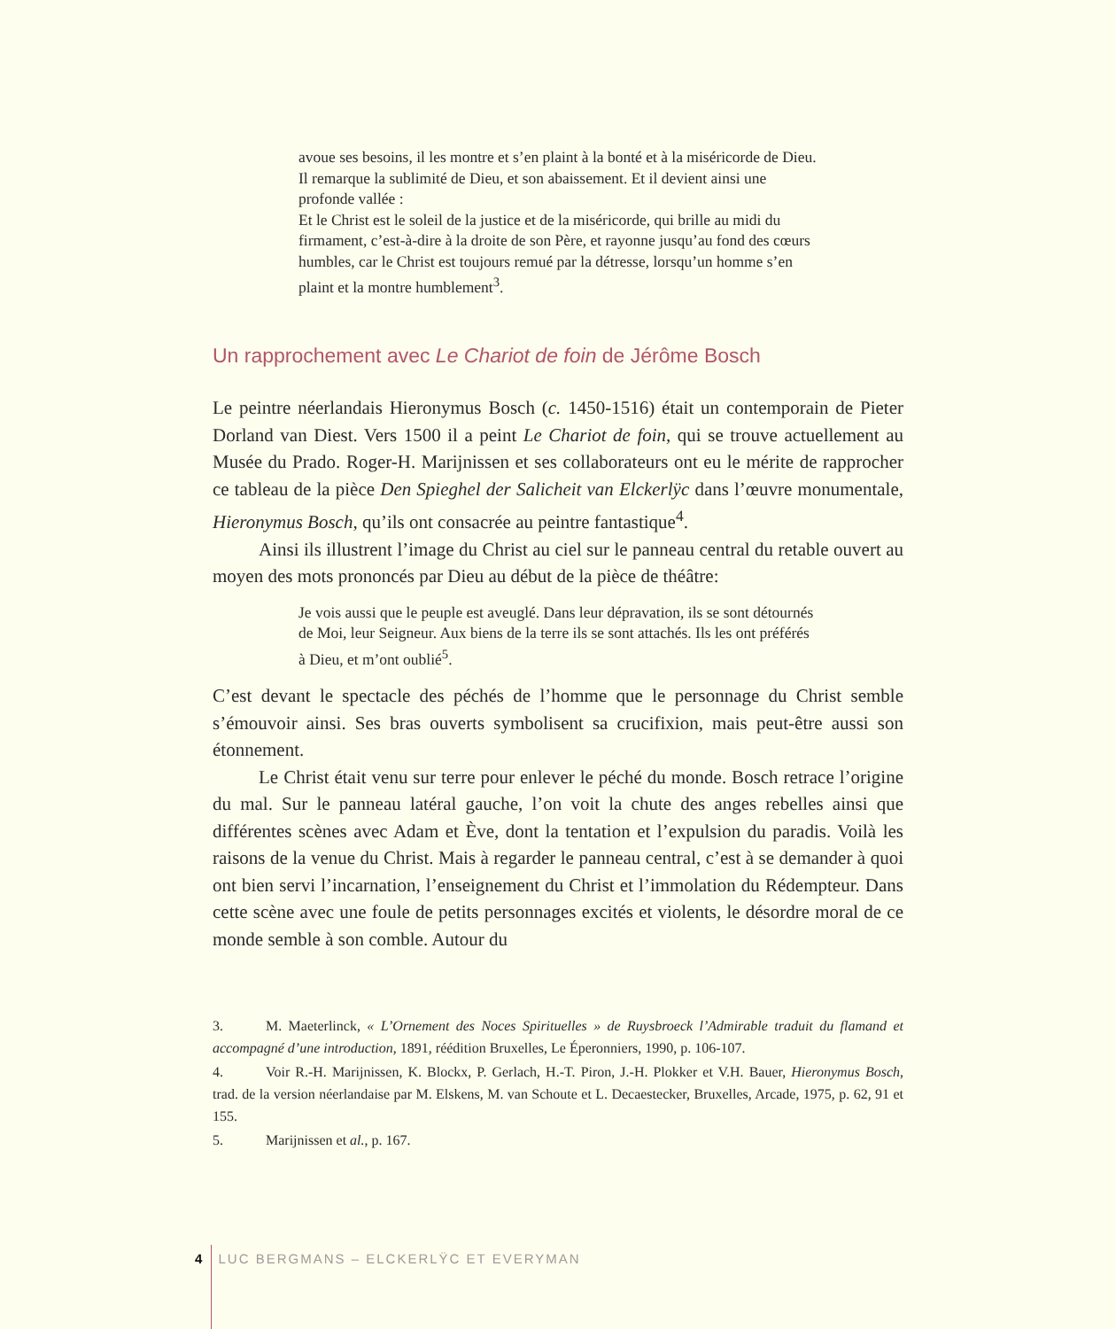avoue ses besoins, il les montre et s’en plaint à la bonté et à la miséricorde de Dieu. Il remarque la sublimité de Dieu, et son abaissement. Et il devient ainsi une profonde vallée :
Et le Christ est le soleil de la justice et de la miséricorde, qui brille au midi du firmament, c’est-à-dire à la droite de son Père, et rayonne jusqu’au fond des cœurs humbles, car le Christ est toujours remué par la détresse, lorsqu’un homme s’en plaint et la montre humblement<sup>3</sup>.
Un rapprochement avec Le Chariot de foin de Jérôme Bosch
Le peintre néerlandais Hieronymus Bosch (c. 1450-1516) était un contemporain de Pieter Dorland van Diest. Vers 1500 il a peint Le Chariot de foin, qui se trouve actuellement au Musée du Prado. Roger-H. Marijnissen et ses collaborateurs ont eu le mérite de rapprocher ce tableau de la pièce Den Spieghel der Salicheit van Elckerlÿc dans l’œuvre monumentale, Hieronymus Bosch, qu’ils ont consacrée au peintre fantastique<sup>4</sup>.
Ainsi ils illustrent l’image du Christ au ciel sur le panneau central du retable ouvert au moyen des mots prononcés par Dieu au début de la pièce de théâtre:
Je vois aussi que le peuple est aveuglé. Dans leur dépravation, ils se sont détournés de Moi, leur Seigneur. Aux biens de la terre ils se sont attachés. Ils les ont préférés à Dieu, et m’ont oublié<sup>5</sup>.
C’est devant le spectacle des péchés de l’homme que le personnage du Christ semble s’émouvoir ainsi. Ses bras ouverts symbolisent sa crucifixion, mais peut-être aussi son étonnement.
Le Christ était venu sur terre pour enlever le péché du monde. Bosch retrace l’origine du mal. Sur le panneau latéral gauche, l’on voit la chute des anges rebelles ainsi que différentes scènes avec Adam et Ève, dont la tentation et l’expulsion du paradis. Voilà les raisons de la venue du Christ. Mais à regarder le panneau central, c’est à se demander à quoi ont bien servi l’incarnation, l’enseignement du Christ et l’immolation du Rédempteur. Dans cette scène avec une foule de petits personnages excités et violents, le désordre moral de ce monde semble à son comble. Autour du
3. M. Maeterlinck, « L’Ornement des Noces Spirituelles » de Ruysbroeck l’Admirable traduit du flamand et accompagné d’une introduction, 1891, réédition Bruxelles, Le Éperonniers, 1990, p. 106-107.
4. Voir R.-H. Marijnissen, K. Blockx, P. Gerlach, H.-T. Piron, J.-H. Plokker et V.H. Bauer, Hieronymus Bosch, trad. de la version néerlandaise par M. Elskens, M. van Schoute et L. Decaestecker, Bruxelles, Arcade, 1975, p. 62, 91 et 155.
5. Marijnissen et al., p. 167.
4 LUC BERGMANS – ELCKERLŸC ET EVERYMAN